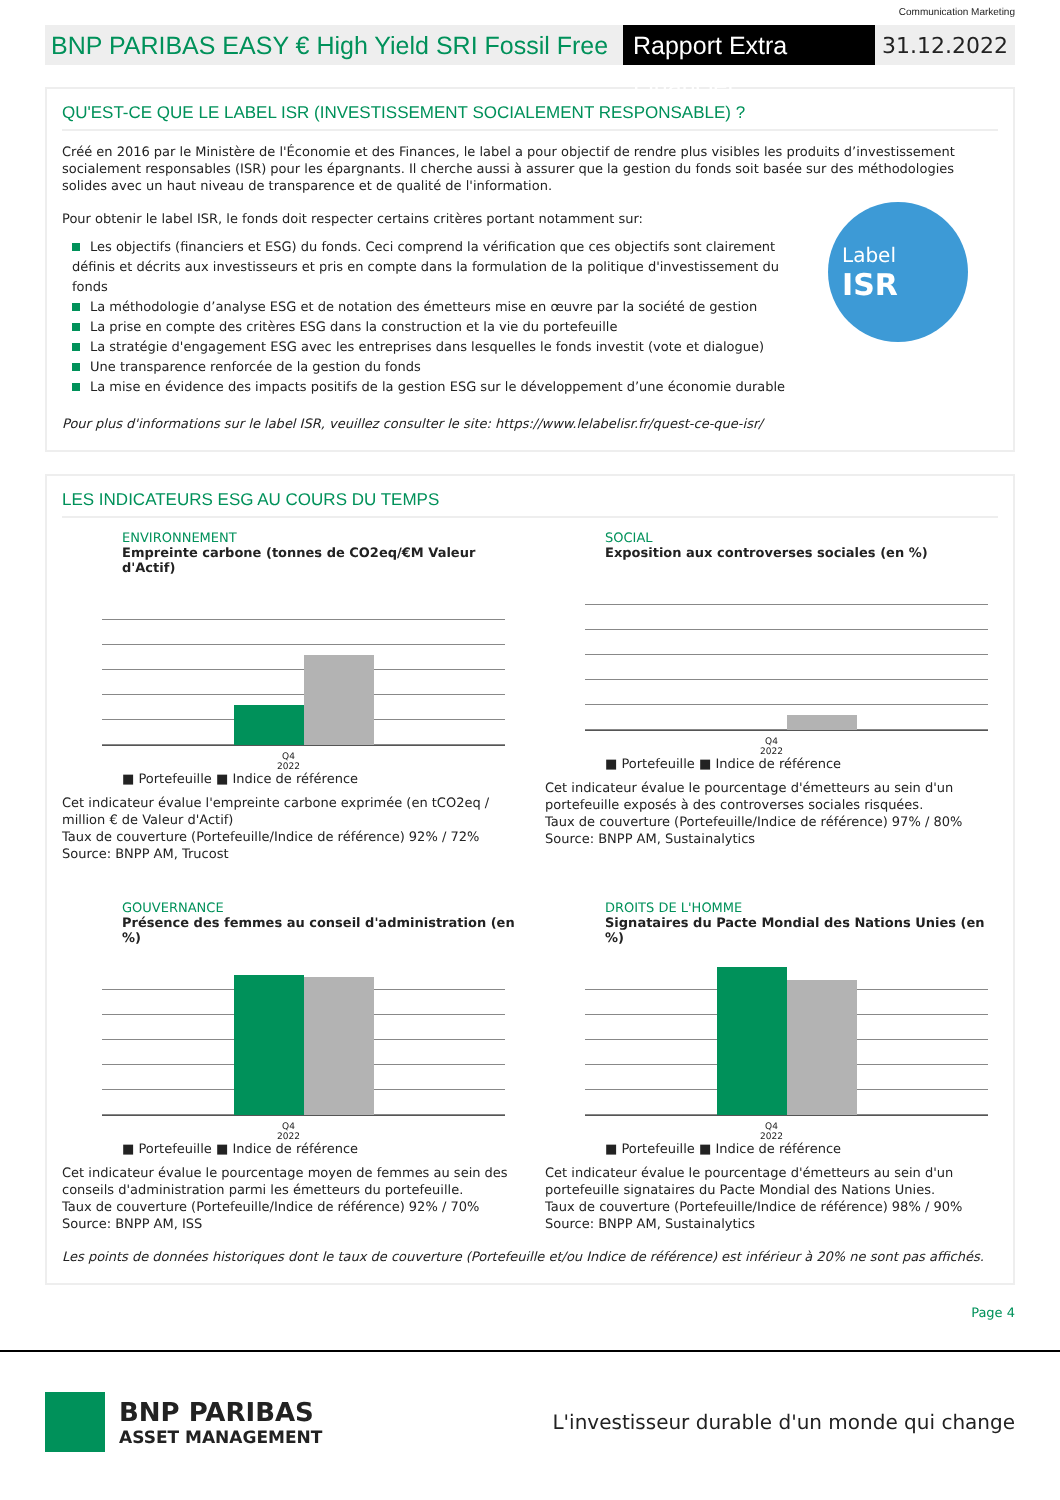Communication Marketing
BNP PARIBAS EASY € High Yield SRI Fossil Free
Rapport Extra Financier
31.12.2022
QU'EST-CE QUE LE LABEL ISR (INVESTISSEMENT SOCIALEMENT RESPONSABLE) ?
Créé en 2016 par le Ministère de l'Économie et des Finances, le label a pour objectif de rendre plus visibles les produits d’investissement socialement responsables (ISR) pour les épargnants. Il cherche aussi à assurer que la gestion du fonds soit basée sur des méthodologies solides avec un haut niveau de transparence et de qualité de l'information.
Pour obtenir le label ISR, le fonds doit respecter certains critères portant notamment sur:
Les objectifs (financiers et ESG) du fonds. Ceci comprend la vérification que ces objectifs sont clairement définis et décrits aux investisseurs et pris en compte dans la formulation de la politique d'investissement du fonds
La méthodologie d’analyse ESG et de notation des émetteurs mise en œuvre par la société de gestion
La prise en compte des critères ESG dans la construction et la vie du portefeuille
La stratégie d'engagement ESG avec les entreprises dans lesquelles le fonds investit (vote et dialogue)
Une transparence renforcée de la gestion du fonds
La mise en évidence des impacts positifs de la gestion ESG sur le développement d’une économie durable
Label
ISR
Pour plus d'informations sur le label ISR, veuillez consulter le site: https://www.lelabelisr.fr/quest-ce-que-isr/
LES INDICATEURS ESG AU COURS DU TEMPS
ENVIRONNEMENT
Empreinte carbone (tonnes de CO2eq/€M Valeur d'Actif)
Q4
2022
■ Portefeuille ■ Indice de référence
Cet indicateur évalue l'empreinte carbone exprimée (en tCO2eq / million € de Valeur d'Actif)
Taux de couverture (Portefeuille/Indice de référence) 92% / 72%
Source: BNPP AM, Trucost
SOCIAL
Exposition aux controverses sociales (en %)
Q4
2022
■ Portefeuille ■ Indice de référence
Cet indicateur évalue le pourcentage d'émetteurs au sein d'un portefeuille exposés à des controverses sociales risquées.
Taux de couverture (Portefeuille/Indice de référence) 97% / 80%
Source: BNPP AM, Sustainalytics
GOUVERNANCE
Présence des femmes au conseil d'administration (en %)
Q4
2022
■ Portefeuille ■ Indice de référence
Cet indicateur évalue le pourcentage moyen de femmes au sein des conseils d'administration parmi les émetteurs du portefeuille.
Taux de couverture (Portefeuille/Indice de référence) 92% / 70%
Source: BNPP AM, ISS
DROITS DE L'HOMME
Signataires du Pacte Mondial des Nations Unies (en %)
Q4
2022
■ Portefeuille ■ Indice de référence
Cet indicateur évalue le pourcentage d'émetteurs au sein d'un portefeuille signataires du Pacte Mondial des Nations Unies.
Taux de couverture (Portefeuille/Indice de référence) 98% / 90%
Source: BNPP AM, Sustainalytics
Les points de données historiques dont le taux de couverture (Portefeuille et/ou Indice de référence) est inférieur à 20% ne sont pas affichés.
Page 4
BNP PARIBAS
ASSET MANAGEMENT
L'investisseur durable d'un monde qui change